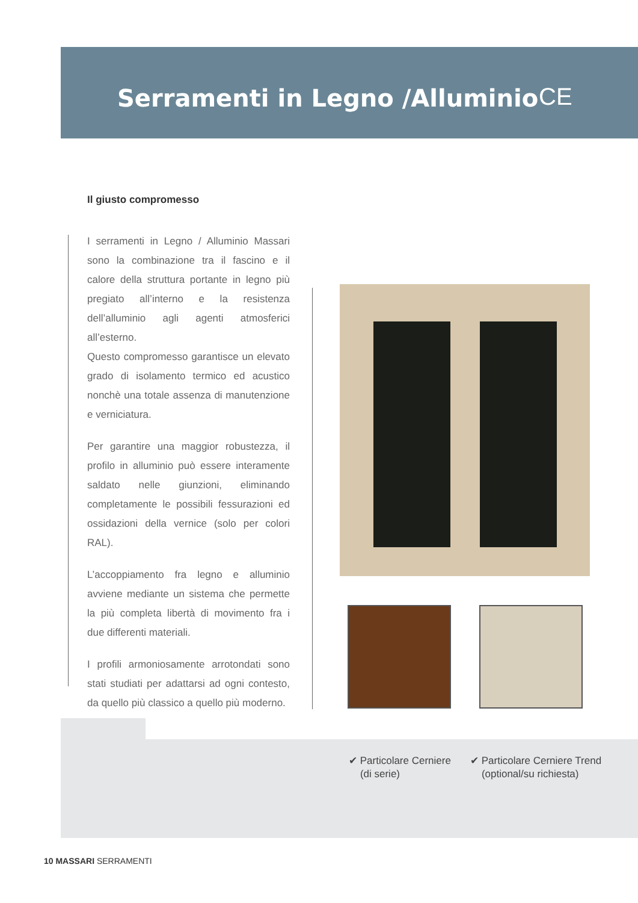Serramenti in Legno /Alluminio CE
Il giusto compromesso
I serramenti in Legno / Alluminio Massari sono la combinazione tra il fascino e il calore della struttura portante in legno più pregiato all’interno e la resistenza dell’alluminio agli agenti atmosferici all’esterno.
Questo compromesso garantisce un elevato grado di isolamento termico ed acustico nonchè una totale assenza di manutenzione e verniciatura.
Per garantire una maggior robustezza, il profilo in alluminio può essere interamente saldato nelle giunzioni, eliminando completamente le possibili fessurazioni ed ossidazioni della vernice (solo per colori RAL).
L’accoppiamento fra legno e alluminio avviene mediante un sistema che permette la più completa libertà di movimento fra i due differenti materiali.
I profili armoniosamente arrotondati sono stati studiati per adattarsi ad ogni contesto, da quello più classico a quello più moderno.
✔ Particolare Cerniere
(di serie)
✔ Particolare Cerniere Trend
(optional/su richiesta)
10 MASSARI SERRAMENTI